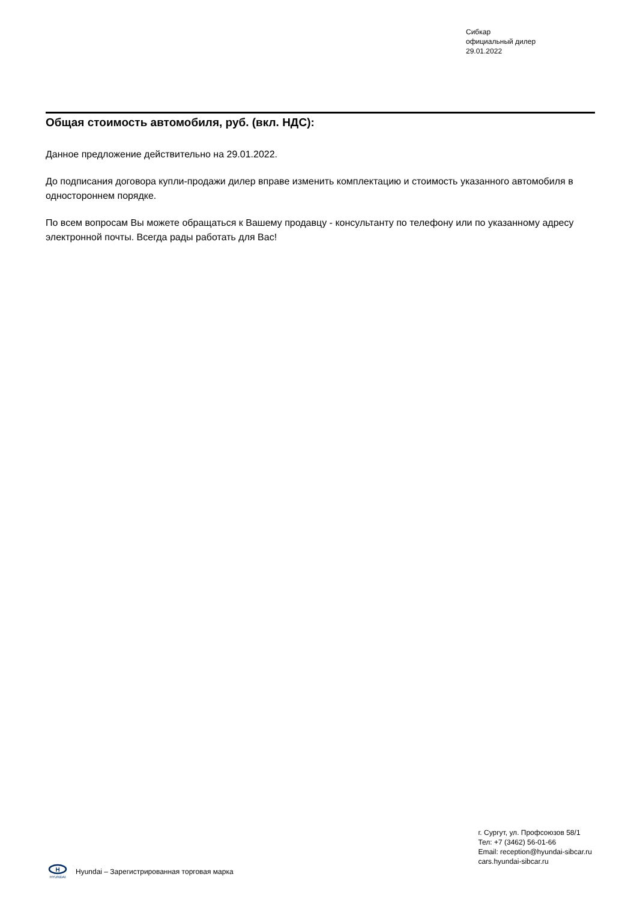Сибкар
официальный дилер
29.01.2022
Общая стоимость автомобиля, руб. (вкл. НДС):
Данное предложение действительно на 29.01.2022.
До подписания договора купли-продажи дилер вправе изменить комплектацию и стоимость указанного автомобиля в одностороннем порядке.
По всем вопросам Вы можете обращаться к Вашему продавцу - консультанту по телефону или по указанному адресу электронной почты. Всегда рады работать для Вас!
H
HYUNDAI
Hyundai – Зарегистрированная торговая марка
г. Сургут, ул. Профсоюзов 58/1
Тел: +7 (3462) 56-01-66
Email: reception@hyundai-sibcar.ru
cars.hyundai-sibcar.ru